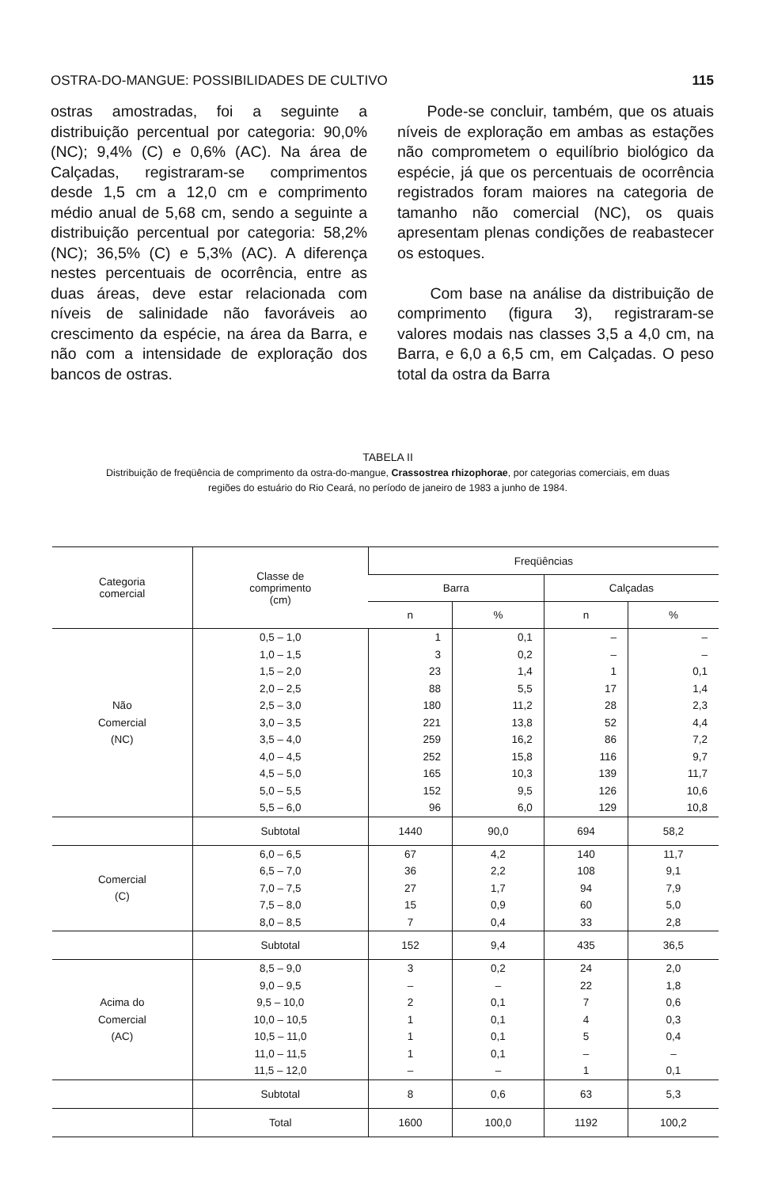OSTRA-DO-MANGUE: POSSIBILIDADES DE CULTIVO 115
ostras amostradas, foi a seguinte a distribuição percentual por categoria: 90,0% (NC); 9,4% (C) e 0,6% (AC). Na área de Calçadas, registraram-se comprimentos desde 1,5 cm a 12,0 cm e comprimento médio anual de 5,68 cm, sendo a seguinte a distribuição percentual por categoria: 58,2% (NC); 36,5% (C) e 5,3% (AC). A diferença nestes percentuais de ocorrência, entre as duas áreas, deve estar relacionada com níveis de salinidade não favoráveis ao crescimento da espécie, na área da Barra, e não com a intensidade de exploração dos bancos de ostras.
Pode-se concluir, também, que os atuais níveis de exploração em ambas as estações não comprometem o equilíbrio biológico da espécie, já que os percentuais de ocorrência registrados foram maiores na categoria de tamanho não comercial (NC), os quais apresentam plenas condições de reabastecer os estoques.
Com base na análise da distribuição de comprimento (figura 3), registraram-se valores modais nas classes 3,5 a 4,0 cm, na Barra, e 6,0 a 6,5 cm, em Calçadas. O peso total da ostra da Barra
TABELA II
Distribuição de freqüência de comprimento da ostra-do-mangue, Crassostrea rhizophorae, por categorias comerciais, em duas regiões do estuário do Rio Ceará, no período de janeiro de 1983 a junho de 1984.
| Categoria comercial | Classe de comprimento (cm) | Freqüências | | | |
| --- | --- | --- | --- | --- | --- |
| | | Barra | | Calçadas | |
| | | n | % | n | % |
| Não Comercial (NC) | 0,5 – 1,0 1,0 – 1,5 1,5 – 2,0 2,0 – 2,5 2,5 – 3,0 3,0 – 3,5 3,5 – 4,0 4,0 – 4,5 4,5 – 5,0 5,0 – 5,5 5,5 – 6,0 | 1 3 23 88 180 221 259 252 165 152 96 | 0,1 0,2 1,4 5,5 11,2 13,8 16,2 15,8 10,3 9,5 6,0 | – – 1 17 28 52 86 116 139 126 129 | – – 0,1 1,4 2,3 4,4 7,2 9,7 11,7 10,6 10,8 |
| | Subtotal | 1440 | 90,0 | 694 | 58,2 |
| Comercial (C) | 6,0 – 6,5 6,5 – 7,0 7,0 – 7,5 7,5 – 8,0 8,0 – 8,5 | 67 36 27 15 7 | 4,2 2,2 1,7 0,9 0,4 | 140 108 94 60 33 | 11,7 9,1 7,9 5,0 2,8 |
| | Subtotal | 152 | 9,4 | 435 | 36,5 |
| Acima do Comercial (AC) | 8,5 – 9,0 9,0 – 9,5 9,5 – 10,0 10,0 – 10,5 10,5 – 11,0 11,0 – 11,5 11,5 – 12,0 | 3 – 2 1 1 1 – | 0,2 – 0,1 0,1 0,1 0,1 – | 24 22 7 4 5 – 1 | 2,0 1,8 0,6 0,3 0,4 – 0,1 |
| | Subtotal | 8 | 0,6 | 63 | 5,3 |
| | Total | 1600 | 100,0 | 1192 | 100,2 |